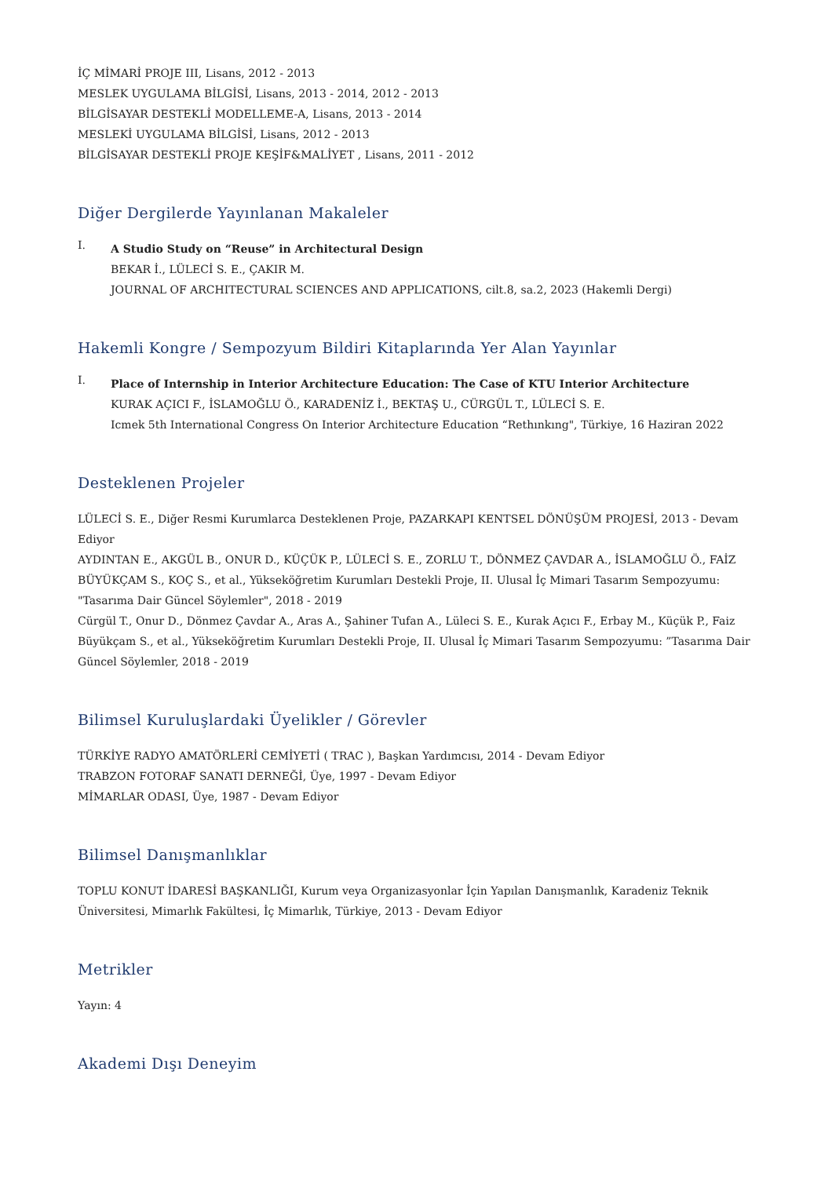İÇ MİMARİ PROJE III, Lisans, 2012 - 2013
MESLEK UYGULAMA BİLGİSİ, Lisans, 2013 - 2014, 2012 - 2013
BİLGİSAYAR DESTEKLİ MODELLEME-A, Lisans, 2013 - 2014
MESLEKİ UYGULAMA BİLGİSİ, Lisans, 2012 - 2013
BİLGİSAYAR DESTEKLİ PROJE KEŞİF&MALİYET , Lisans, 2011 - 2012
Diğer Dergilerde Yayınlanan Makaleler
I.
A Studio Study on “Reuse” in Architectural Design
BEKAR İ., LÜLECİ S. E., ÇAKIR M.
JOURNAL OF ARCHITECTURAL SCIENCES AND APPLICATIONS, cilt.8, sa.2, 2023 (Hakemli Dergi)
Hakemli Kongre / Sempozyum Bildiri Kitaplarında Yer Alan Yayınlar
I.
Place of Internship in Interior Architecture Education: The Case of KTU Interior Architecture
KURAK AÇICI F., İSLAMOĞLU Ö., KARADENİZ İ., BEKTAŞ U., CÜRGÜL T., LÜLECİ S. E.
Icmek 5th International Congress On Interior Architecture Education “Rethınkıng", Türkiye, 16 Haziran 2022
Desteklenen Projeler
LÜLECİ S. E., Diğer Resmi Kurumlarca Desteklenen Proje, PAZARKAPI KENTSEL DÖNÜŞÜM PROJESİ, 2013 - Devam Ediyor
AYDINTAN E., AKGÜL B., ONUR D., KÜÇÜK P., LÜLECİ S. E., ZORLU T., DÖNMEZ ÇAVDAR A., İSLAMOĞLU Ö., FAİZ BÜYÜKÇAM S., KOÇ S., et al., Yükseköğretim Kurumları Destekli Proje, II. Ulusal İç Mimari Tasarım Sempozyumu: "Tasarıma Dair Güncel Söylemler", 2018 - 2019
Cürgül T., Onur D., Dönmez Çavdar A., Aras A., Şahiner Tufan A., Lüleci S. E., Kurak Açıcı F., Erbay M., Küçük P., Faiz Büyükçam S., et al., Yükseköğretim Kurumları Destekli Proje, II. Ulusal İç Mimari Tasarım Sempozyumu: ”Tasarıma Dair Güncel Söylemler, 2018 - 2019
Bilimsel Kuruluşlardaki Üyelikler / Görevler
TÜRKİYE RADYO AMATÖRLERİ CEMİYETİ ( TRAC ), Başkan Yardımcısı, 2014 - Devam Ediyor
TRABZON FOTORAF SANATI DERNEĞİ, Üye, 1997 - Devam Ediyor
MİMARLAR ODASI, Üye, 1987 - Devam Ediyor
Bilimsel Danışmanlıklar
TOPLU KONUT İDARESİ BAŞKANLIĞI, Kurum veya Organizasyonlar İçin Yapılan Danışmanlık, Karadeniz Teknik Üniversitesi, Mimarlık Fakültesi, İç Mimarlık, Türkiye, 2013 - Devam Ediyor
Metrikler
Yayın: 4
Akademi Dışı Deneyim